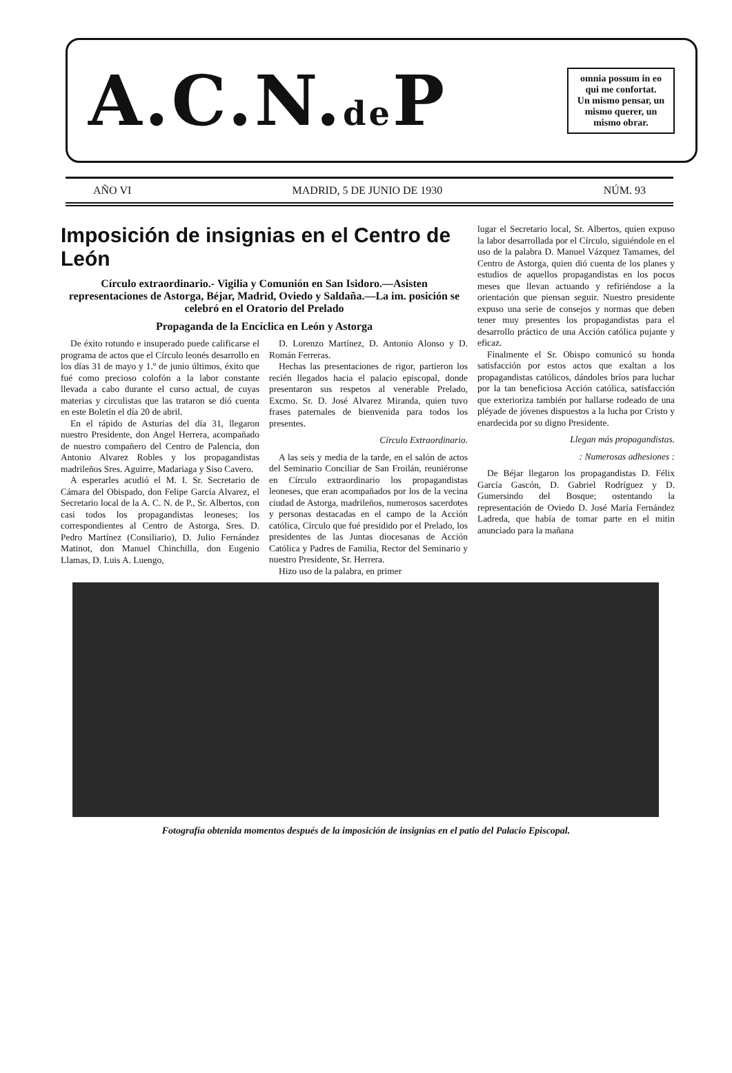A.C.N.de P
omnia possum in eo qui me confortat.
Un mismo pensar, un mismo querer, un mismo obrar.
AÑO VI MADRID, 5 DE JUNIO DE 1930 NÚM. 93
Imposición de insignias en el Centro de León
Círculo extraordinario.- Vigilia y Comunión en San Isidoro.—Asisten representaciones de Astorga, Béjar, Madrid, Oviedo y Saldaña.—La im. posición se celebró en el Oratorio del Prelado
Propaganda de la Encíclica en León y Astorga
De éxito rotundo e insuperado puede calificarse el programa de actos que el Círculo leonés desarrollo en los días 31 de mayo y 1.º de junio últimos, éxito que fué como precioso colofón a la labor constante llevada a cabo durante el curso actual, de cuyas materias y circulistas que las trataron se dió cuenta en este Boletín el día 20 de abril.
En el rápido de Asturias del día 31, llegaron nuestro Presidente, don Angel Herrera, acompañado de nuestro compañero del Centro de Palencia, don Antonio Alvarez Robles y los propagandistas madrileños Sres. Aguirre, Madariaga y Siso Cavero.
A esperarles acudió el M. I. Sr. Secretario de Cámara del Obispado, don Felipe García Alvarez, el Secretario local de la A. C. N. de P., Sr. Albertos, con casi todos los propagandistas leoneses; los correspondientes al Centro de Astorga, Sres. D. Pedro Martínez (Consiliario), D. Julio Fernández Matinot, don Manuel Chinchilla, don Eugenio Llamas, D. Luis A. Luengo,
D. Lorenzo Martínez, D. Antonio Alonso y D. Román Ferreras.
Hechas las presentaciones de rigor, partieron los recién llegados hacia el palacio episcopal, donde presentaron sus respetos al venerable Prelado, Excmo. Sr. D. José Alvarez Miranda, quien tuvo frases paternales de bienvenida para todos los presentes.
Círculo Extraordinario.
A las seis y media de la tarde, en el salón de actos del Seminario Conciliar de San Froilán, reuniéronse en Círculo extraordinario los propagandistas leoneses, que eran acompañados por los de la vecina ciudad de Astorga, madrileños, numerosos sacerdotes y personas destacadas en el campo de la Acción católica, Círculo que fué presidido por el Prelado, los presidentes de las Juntas diocesanas de Acción Católica y Padres de Familia, Rector del Seminario y nuestro Presidente, Sr. Herrera.
Hizo uso de la palabra, en primer
lugar el Secretario local, Sr. Albertos, quien expuso la labor desarrollada por el Círculo, siguiéndole en el uso de la palabra D. Manuel Vázquez Tamames, del Centro de Astorga, quien dió cuenta de los planes y estudios de aquellos propagandistas en los pocos meses que llevan actuando y refiriéndose a la orientación que piensan seguir. Nuestro presidente expuso una serie de consejos y normas que deben tener muy presentes los propagandistas para el desarrollo práctico de una Acción católica pujante y eficaz.
Finalmente el Sr. Obispo comunicó su honda satisfacción por estos actos que exaltan a los propagandistas católicos, dándoles bríos para luchar por la tan beneficiosa Acción católica, satisfacción que exterioriza también por hallarse rodeado de una pléyade de jóvenes dispuestos a la lucha por Cristo y enardecida por su digno Presidente.
Llegan más propagandistas.
: Numerosas adhesiones :
De Béjar llegaron los propagandistas D. Félix García Gascón, D. Gabriel Rodríguez y D. Gumersindo del Bosque; ostentando la representación de Oviedo D. José María Fernández Ladreda, que había de tomar parte en el mitin anunciado para la mañana
Fotografía obtenida momentos después de la imposición de insignias en el patio del Palacio Episcopal.